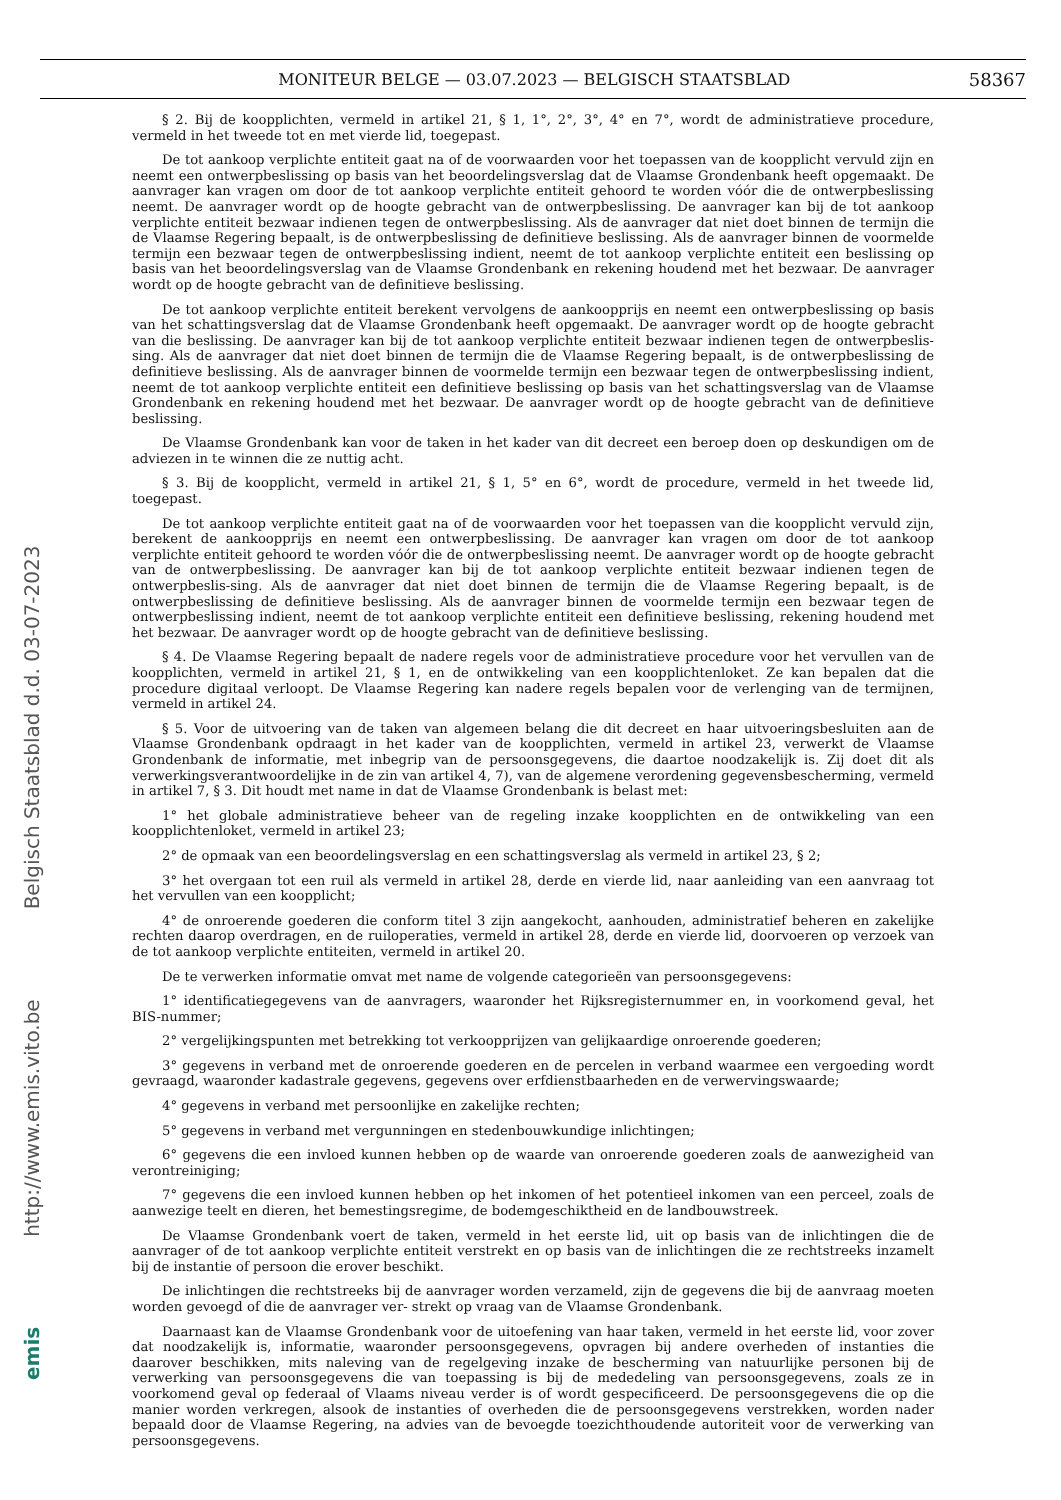MONITEUR BELGE — 03.07.2023 — BELGISCH STAATSBLAD 58367
emis http://www.emis.vito.be Belgisch Staatsblad d.d. 03-07-2023
§ 2. Bij de koopplichten, vermeld in artikel 21, § 1, 1°, 2°, 3°, 4° en 7°, wordt de administratieve procedure, vermeld in het tweede tot en met vierde lid, toegepast.
De tot aankoop verplichte entiteit gaat na of de voorwaarden voor het toepassen van de koopplicht vervuld zijn en neemt een ontwerpbeslissing op basis van het beoordelingsverslag dat de Vlaamse Grondenbank heeft opgemaakt. De aanvrager kan vragen om door de tot aankoop verplichte entiteit gehoord te worden vóór die de ontwerpbeslissing neemt. De aanvrager wordt op de hoogte gebracht van de ontwerpbeslissing. De aanvrager kan bij de tot aankoop verplichte entiteit bezwaar indienen tegen de ontwerpbeslissing. Als de aanvrager dat niet doet binnen de termijn die de Vlaamse Regering bepaalt, is de ontwerpbeslissing de definitieve beslissing. Als de aanvrager binnen de voormelde termijn een bezwaar tegen de ontwerpbeslissing indient, neemt de tot aankoop verplichte entiteit een beslissing op basis van het beoordelingsverslag van de Vlaamse Grondenbank en rekening houdend met het bezwaar. De aanvrager wordt op de hoogte gebracht van de definitieve beslissing.
De tot aankoop verplichte entiteit berekent vervolgens de aankoopprijs en neemt een ontwerpbeslissing op basis van het schattingsverslag dat de Vlaamse Grondenbank heeft opgemaakt. De aanvrager wordt op de hoogte gebracht van die beslissing. De aanvrager kan bij de tot aankoop verplichte entiteit bezwaar indienen tegen de ontwerpbeslis-sing. Als de aanvrager dat niet doet binnen de termijn die de Vlaamse Regering bepaalt, is de ontwerpbeslissing de definitieve beslissing. Als de aanvrager binnen de voormelde termijn een bezwaar tegen de ontwerpbeslissing indient, neemt de tot aankoop verplichte entiteit een definitieve beslissing op basis van het schattingsverslag van de Vlaamse Grondenbank en rekening houdend met het bezwaar. De aanvrager wordt op de hoogte gebracht van de definitieve beslissing.
De Vlaamse Grondenbank kan voor de taken in het kader van dit decreet een beroep doen op deskundigen om de adviezen in te winnen die ze nuttig acht.
§ 3. Bij de koopplicht, vermeld in artikel 21, § 1, 5° en 6°, wordt de procedure, vermeld in het tweede lid, toegepast.
De tot aankoop verplichte entiteit gaat na of de voorwaarden voor het toepassen van die koopplicht vervuld zijn, berekent de aankoopprijs en neemt een ontwerpbeslissing. De aanvrager kan vragen om door de tot aankoop verplichte entiteit gehoord te worden vóór die de ontwerpbeslissing neemt. De aanvrager wordt op de hoogte gebracht van de ontwerpbeslissing. De aanvrager kan bij de tot aankoop verplichte entiteit bezwaar indienen tegen de ontwerpbeslis-sing. Als de aanvrager dat niet doet binnen de termijn die de Vlaamse Regering bepaalt, is de ontwerpbeslissing de definitieve beslissing. Als de aanvrager binnen de voormelde termijn een bezwaar tegen de ontwerpbeslissing indient, neemt de tot aankoop verplichte entiteit een definitieve beslissing, rekening houdend met het bezwaar. De aanvrager wordt op de hoogte gebracht van de definitieve beslissing.
§ 4. De Vlaamse Regering bepaalt de nadere regels voor de administratieve procedure voor het vervullen van de koopplichten, vermeld in artikel 21, § 1, en de ontwikkeling van een koopplichtenloket. Ze kan bepalen dat die procedure digitaal verloopt. De Vlaamse Regering kan nadere regels bepalen voor de verlenging van de termijnen, vermeld in artikel 24.
§ 5. Voor de uitvoering van de taken van algemeen belang die dit decreet en haar uitvoeringsbesluiten aan de Vlaamse Grondenbank opdraagt in het kader van de koopplichten, vermeld in artikel 23, verwerkt de Vlaamse Grondenbank de informatie, met inbegrip van de persoonsgegevens, die daartoe noodzakelijk is. Zij doet dit als verwerkingsverantwoordelijke in de zin van artikel 4, 7), van de algemene verordening gegevensbescherming, vermeld in artikel 7, § 3. Dit houdt met name in dat de Vlaamse Grondenbank is belast met:
1° het globale administratieve beheer van de regeling inzake koopplichten en de ontwikkeling van een koopplichtenloket, vermeld in artikel 23;
2° de opmaak van een beoordelingsverslag en een schattingsverslag als vermeld in artikel 23, § 2;
3° het overgaan tot een ruil als vermeld in artikel 28, derde en vierde lid, naar aanleiding van een aanvraag tot het vervullen van een koopplicht;
4° de onroerende goederen die conform titel 3 zijn aangekocht, aanhouden, administratief beheren en zakelijke rechten daarop overdragen, en de ruiloperaties, vermeld in artikel 28, derde en vierde lid, doorvoeren op verzoek van de tot aankoop verplichte entiteiten, vermeld in artikel 20.
De te verwerken informatie omvat met name de volgende categorieën van persoonsgegevens:
1° identificatiegegevens van de aanvragers, waaronder het Rijksregisternummer en, in voorkomend geval, het BIS-nummer;
2° vergelijkingspunten met betrekking tot verkoopprijzen van gelijkaardige onroerende goederen;
3° gegevens in verband met de onroerende goederen en de percelen in verband waarmee een vergoeding wordt gevraagd, waaronder kadastrale gegevens, gegevens over erfdienstbaarheden en de verwervingswaarde;
4° gegevens in verband met persoonlijke en zakelijke rechten;
5° gegevens in verband met vergunningen en stedenbouwkundige inlichtingen;
6° gegevens die een invloed kunnen hebben op de waarde van onroerende goederen zoals de aanwezigheid van verontreiniging;
7° gegevens die een invloed kunnen hebben op het inkomen of het potentieel inkomen van een perceel, zoals de aanwezige teelt en dieren, het bemestingsregime, de bodemgeschiktheid en de landbouwstreek.
De Vlaamse Grondenbank voert de taken, vermeld in het eerste lid, uit op basis van de inlichtingen die de aanvrager of de tot aankoop verplichte entiteit verstrekt en op basis van de inlichtingen die ze rechtstreeks inzamelt bij de instantie of persoon die erover beschikt.
De inlichtingen die rechtstreeks bij de aanvrager worden verzameld, zijn de gegevens die bij de aanvraag moeten worden gevoegd of die de aanvrager ver- strekt op vraag van de Vlaamse Grondenbank.
Daarnaast kan de Vlaamse Grondenbank voor de uitoefening van haar taken, vermeld in het eerste lid, voor zover dat noodzakelijk is, informatie, waaronder persoonsgegevens, opvragen bij andere overheden of instanties die daarover beschikken, mits naleving van de regelgeving inzake de bescherming van natuurlijke personen bij de verwerking van persoonsgegevens die van toepassing is bij de mededeling van persoonsgegevens, zoals ze in voorkomend geval op federaal of Vlaams niveau verder is of wordt gespecificeerd. De persoonsgegevens die op die manier worden verkregen, alsook de instanties of overheden die de persoonsgegevens verstrekken, worden nader bepaald door de Vlaamse Regering, na advies van de bevoegde toezichthoudende autoriteit voor de verwerking van persoonsgegevens.